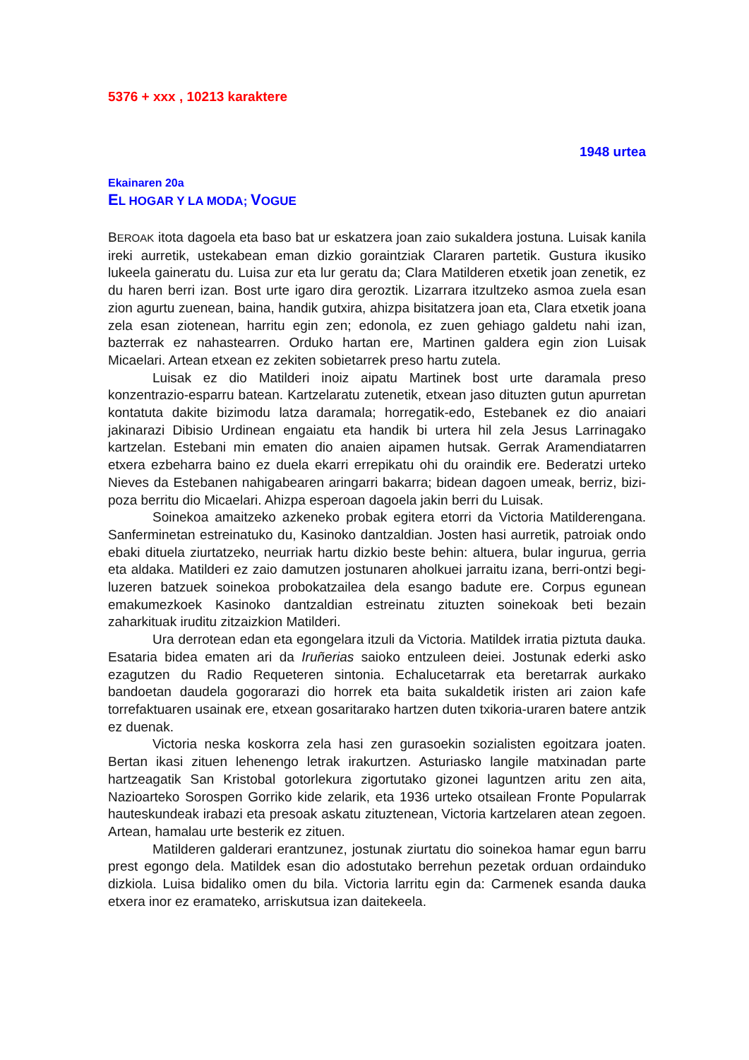5376 + xxx , 10213 karaktere
1948 urtea
Ekainaren 20a
EL HOGAR Y LA MODA; VOGUE
BEROAK itota dagoela eta baso bat ur eskatzera joan zaio sukaldera jostuna. Luisak kanila ireki aurretik, ustekabean eman dizkio goraintziak Clararen partetik. Gustura ikusiko lukeela gaineratu du. Luisa zur eta lur geratu da; Clara Matilderen etxetik joan zenetik, ez du haren berri izan. Bost urte igaro dira geroztik. Lizarrara itzultzeko asmoa zuela esan zion agurtu zuenean, baina, handik gutxira, ahizpa bisitatzera joan eta, Clara etxetik joana zela esan ziotenean, harritu egin zen; edonola, ez zuen gehiago galdetu nahi izan, bazterrak ez nahastearren. Orduko hartan ere, Martinen galdera egin zion Luisak Micaelari. Artean etxean ez zekiten sobietarrek preso hartu zutela.
Luisak ez dio Matilderi inoiz aipatu Martinek bost urte daramala preso konzentrazio-esparru batean. Kartzelaratu zutenetik, etxean jaso dituzten gutun apurretan kontatuta dakite bizimodu latza daramala; horregatik-edo, Estebanek ez dio anaiari jakinarazi Dibisio Urdinean engaiatu eta handik bi urtera hil zela Jesus Larrinagako kartzelan. Estebani min ematen dio anaien aipamen hutsak. Gerrak Aramendiatarren etxera ezbeharra baino ez duela ekarri errepikatu ohi du oraindik ere. Bederatzi urteko Nieves da Estebanen nahigabearen aringarri bakarra; bidean dagoen umeak, berriz, bizi-poza berritu dio Micaelari. Ahizpa esperoan dagoela jakin berri du Luisak.
Soinekoa amaitzeko azkeneko probak egitera etorri da Victoria Matilderengana. Sanferminetan estreinatuko du, Kasinoko dantzaldian. Josten hasi aurretik, patroiak ondo ebaki dituela ziurtatzeko, neurriak hartu dizkio beste behin: altuera, bular ingurua, gerria eta aldaka. Matilderi ez zaio damutzen jostunaren aholkuei jarraitu izana, berri-ontzi begi-luzeren batzuek soinekoa probokatzailea dela esango badute ere. Corpus egunean emakumezkoek Kasinoko dantzaldian estreinatu zituzten soinekoak beti bezain zaharkituak iruditu zitzaizkion Matilderi.
Ura derrotean edan eta egongelara itzuli da Victoria. Matildek irratia piztuta dauka. Esataria bidea ematen ari da Iruñerias saioko entzuleen deiei. Jostunak ederki asko ezagutzen du Radio Requeteren sintonia. Echalucetarrak eta beretarrak aurkako bandoetan daudela gogorarazi dio horrek eta baita sukaldetik iristen ari zaion kafe torrefaktuaren usainak ere, etxean gosaritarako hartzen duten txikoria-uraren batere antzik ez duenak.
Victoria neska koskorra zela hasi zen gurasoekin sozialisten egoitzara joaten. Bertan ikasi zituen lehenengo letrak irakurtzen. Asturiasko langile matxinadan parte hartzeagatik San Kristobal gotorlekura zigortutako gizonei laguntzen aritu zen aita, Nazioarteko Sorospen Gorriko kide zelarik, eta 1936 urteko otsailean Fronte Popularrak hauteskundeak irabazi eta presoak askatu zituztenean, Victoria kartzelaren atean zegoen. Artean, hamalau urte besterik ez zituen.
Matilderen galderari erantzunez, jostunak ziurtatu dio soinekoa hamar egun barru prest egongo dela. Matildek esan dio adostutako berrehun pezetak orduan ordainduko dizkiola. Luisa bidaliko omen du bila. Victoria larritu egin da: Carmenek esanda dauka etxera inor ez eramateko, arriskutsua izan daitekeela.